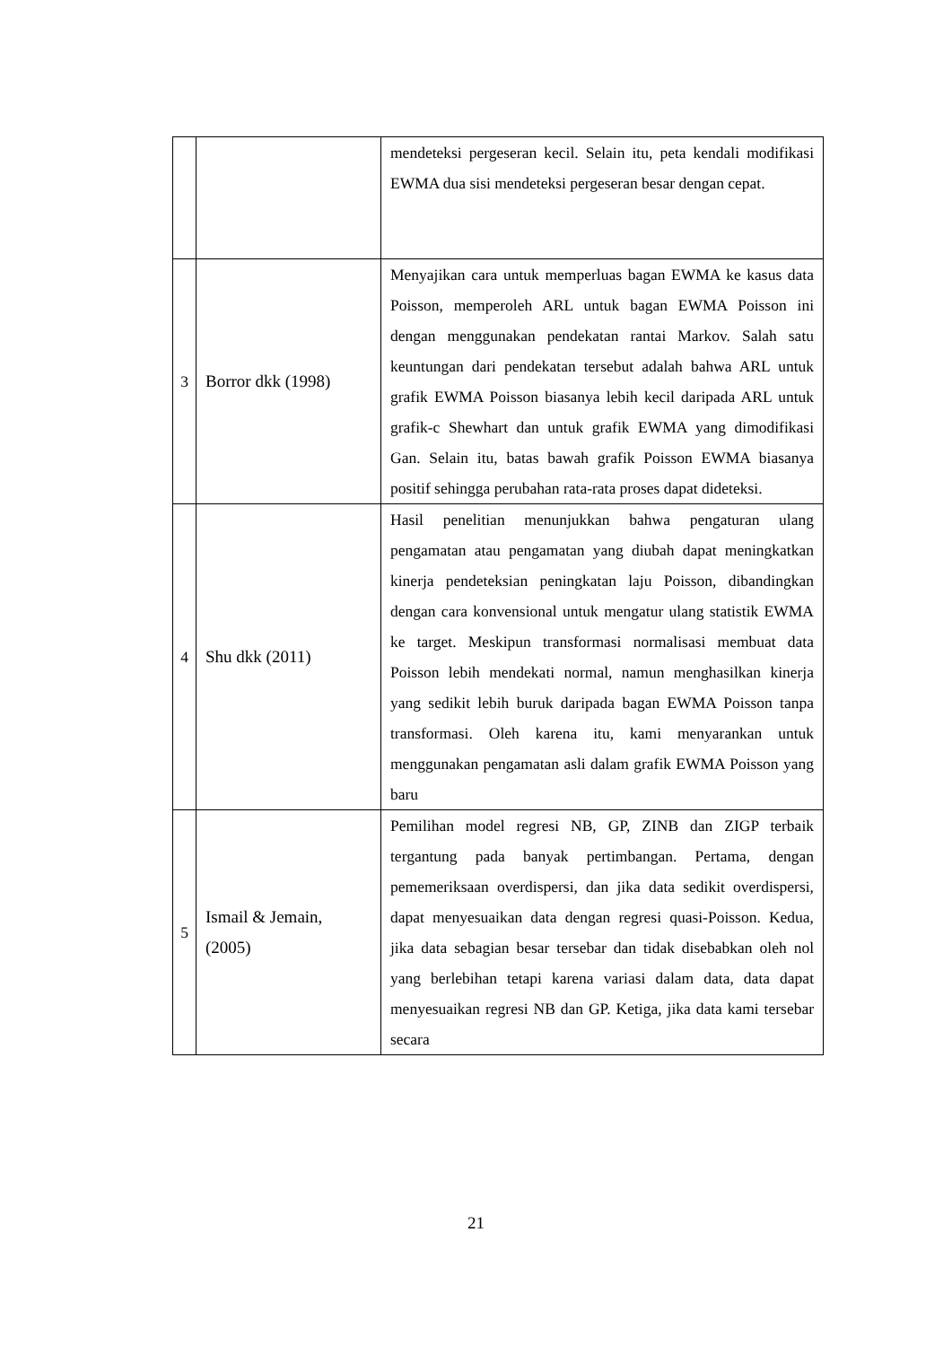| | | mendeteksi pergeseran kecil. Selain itu, peta kendali modifikasi EWMA dua sisi mendeteksi pergeseran besar dengan cepat. |
| 3 | Borror dkk (1998) | Menyajikan cara untuk memperluas bagan EWMA ke kasus data Poisson, memperoleh ARL untuk bagan EWMA Poisson ini dengan menggunakan pendekatan rantai Markov. Salah satu keuntungan dari pendekatan tersebut adalah bahwa ARL untuk grafik EWMA Poisson biasanya lebih kecil daripada ARL untuk grafik-c Shewhart dan untuk grafik EWMA yang dimodifikasi Gan. Selain itu, batas bawah grafik Poisson EWMA biasanya positif sehingga perubahan rata-rata proses dapat dideteksi. |
| 4 | Shu dkk (2011) | Hasil penelitian menunjukkan bahwa pengaturan ulang pengamatan atau pengamatan yang diubah dapat meningkatkan kinerja pendeteksian peningkatan laju Poisson, dibandingkan dengan cara konvensional untuk mengatur ulang statistik EWMA ke target. Meskipun transformasi normalisasi membuat data Poisson lebih mendekati normal, namun menghasilkan kinerja yang sedikit lebih buruk daripada bagan EWMA Poisson tanpa transformasi. Oleh karena itu, kami menyarankan untuk menggunakan pengamatan asli dalam grafik EWMA Poisson yang baru |
| 5 | Ismail & Jemain, (2005) | Pemilihan model regresi NB, GP, ZINB dan ZIGP terbaik tergantung pada banyak pertimbangan. Pertama, dengan pememeriksaan overdispersi, dan jika data sedikit overdispersi, dapat menyesuaikan data dengan regresi quasi-Poisson. Kedua, jika data sebagian besar tersebar dan tidak disebabkan oleh nol yang berlebihan tetapi karena variasi dalam data, data dapat menyesuaikan regresi NB dan GP. Ketiga, jika data kami tersebar secara |
21